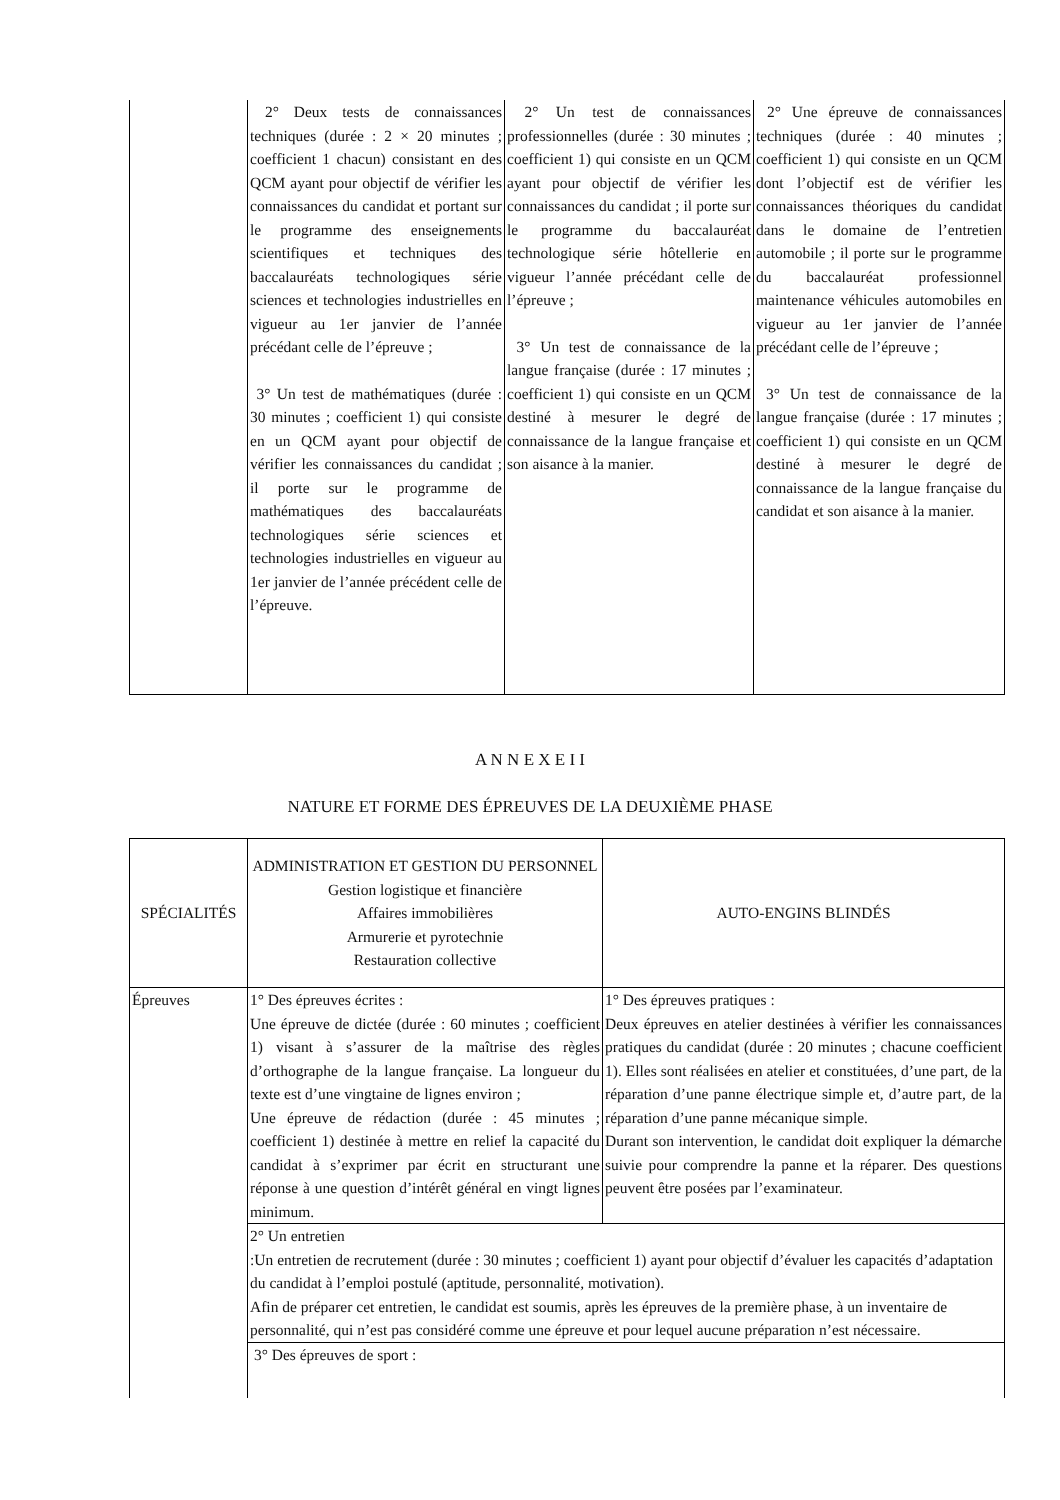| | 2° Deux tests de connaissances techniques (durée : 2 × 20 minutes ; coefficient 1 chacun) consistant en des QCM ayant pour objectif de vérifier les connaissances du candidat et portant sur le programme des enseignements scientifiques et techniques des baccalauréats technologiques série sciences et technologies industrielles en vigueur au 1er janvier de l’année précédant celle de l’épreuve ; 3° Un test de mathématiques (durée : 30 minutes ; coefficient 1) qui consiste en un QCM ayant pour objectif de vérifier les connaissances du candidat ; il porte sur le programme de mathématiques des baccalauréats technologiques série sciences et technologies industrielles en vigueur au 1er janvier de l’année précédent celle de l’épreuve. | 2° Un test de connaissances professionnelles (durée : 30 minutes ; coefficient 1) qui consiste en un QCM ayant pour objectif de vérifier les connaissances du candidat ; il porte sur le programme du baccalauréat technologique série hôtellerie en vigueur l’année précédant celle de l’épreuve ; 3° Un test de connaissance de la langue française (durée : 17 minutes ; coefficient 1) qui consiste en un QCM destiné à mesurer le degré de connaissance de la langue française et son aisance à la manier. | 2° Une épreuve de connaissances techniques (durée : 40 minutes ; coefficient 1) qui consiste en un QCM dont l’objectif est de vérifier les connaissances théoriques du candidat dans le domaine de l’entretien automobile ; il porte sur le programme du baccalauréat professionnel maintenance véhicules automobiles en vigueur au 1er janvier de l’année précédant celle de l’épreuve ; 3° Un test de connaissance de la langue française (durée : 17 minutes ; coefficient 1) qui consiste en un QCM destiné à mesurer le degré de connaissance de la langue française du candidat et son aisance à la manier. |
A N N E X E I I
NATURE ET FORME DES ÉPREUVES DE LA DEUXIÈME PHASE
| SPÉCIALITÉS | ADMINISTRATION ET GESTION DU PERSONNEL Gestion logistique et financière Affaires immobilières Armurerie et pyrotechnie Restauration collective | AUTO-ENGINS BLINDÉS |
| --- | --- | --- |
| Épreuves | 1° Des épreuves écrites : Une épreuve de dictée (durée : 60 minutes ; coefficient 1) visant à s’assurer de la maîtrise des règles d’orthographe de la langue française. La longueur du texte est d’une vingtaine de lignes environ ; Une épreuve de rédaction (durée : 45 minutes ; coefficient 1) destinée à mettre en relief la capacité du candidat à s’exprimer par écrit en structurant une réponse à une question d’intérêt général en vingt lignes minimum. | 1° Des épreuves pratiques : Deux épreuves en atelier destinées à vérifier les connaissances pratiques du candidat (durée : 20 minutes ; chacune coefficient 1). Elles sont réalisées en atelier et constituées, d’une part, de la réparation d’une panne électrique simple et, d’autre part, de la réparation d’une panne mécanique simple. Durant son intervention, le candidat doit expliquer la démarche suivie pour comprendre la panne et la réparer. Des questions peuvent être posées par l’examinateur. |
| | 2° Un entretien :Un entretien de recrutement (durée : 30 minutes ; coefficient 1) ayant pour objectif d’évaluer les capacités d’adaptation du candidat à l’emploi postulé (aptitude, personnalité, motivation). Afin de préparer cet entretien, le candidat est soumis, après les épreuves de la première phase, à un inventaire de personnalité, qui n’est pas considéré comme une épreuve et pour lequel aucune préparation n’est nécessaire. | |
| | 3° Des épreuves de sport : | |